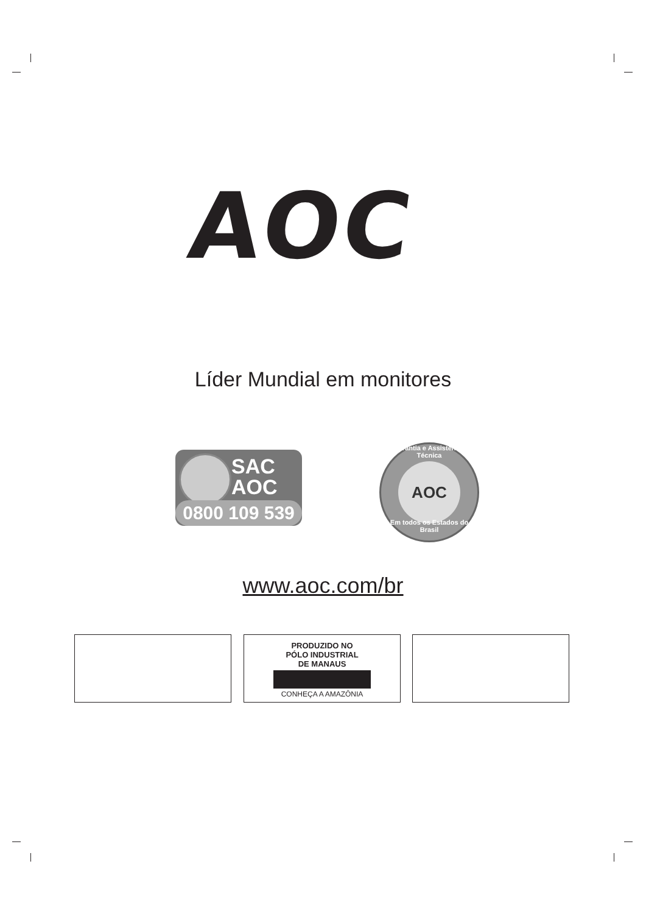AOC
Líder Mundial em monitores
SAC
AOC
0800 109 539
Garantia e Assistência Técnica
AOC
Em todos os Estados do Brasil
www.aoc.com/br
PRODUZIDO NO
PÓLO INDUSTRIAL
DE MANAUS
CONHEÇA A AMAZÔNIA